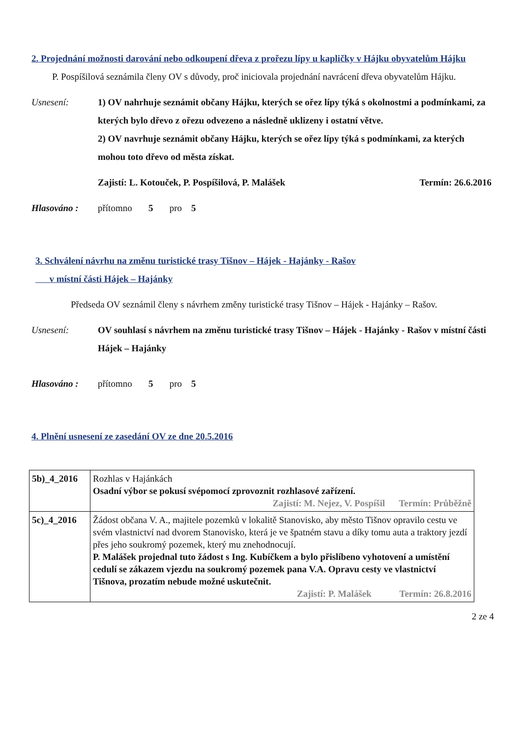2. Projednání možnosti darování nebo odkoupení dřeva z prořezu lípy u kapličky v Hájku obyvatelům Hájku
P. Pospíšilová seznámila členy OV s důvody, proč iniciovala projednání navrácení dřeva obyvatelům Hájku.
Usnesení:
1) OV nahrhuje seznámit občany Hájku, kterých se ořez lípy týká s okolnostmi a podmínkami, za kterých bylo dřevo z ořezu odvezeno a následně uklizeny i ostatní větve.
2) OV navrhuje seznámit občany Hájku, kterých se ořez lípy týká s podmínkami, za kterých mohou toto dřevo od města získat.
Zajistí: L. Kotouček, P. Pospíšilová, P. Malášek Termín: 26.6.2016
Hlasováno : přítomno 5 pro 5
3. Schválení návrhu na změnu turistické trasy Tišnov – Hájek - Hajánky - Rašov
v místní části Hájek – Hajánky
Předseda OV seznámil členy s návrhem změny turistické trasy Tišnov – Hájek - Hajánky – Rašov.
Usnesení:
OV souhlasí s návrhem na změnu turistické trasy Tišnov – Hájek - Hajánky - Rašov v místní části Hájek – Hajánky
Hlasováno : přítomno 5 pro 5
4. Plnění usnesení ze zasedání OV ze dne 20.5.2016
| 5b)_4_2016 | Rozhlas v Hajánkách Osadní výbor se pokusí svépomocí zprovoznit rozhlasové zařízení. Zajistí: M. Nejez, V. Pospíšil Termín: Průběžně |
| 5c)_4_2016 | Žádost občana V. A., majitele pozemků v lokalitě Stanovisko, aby město Tišnov opravilo cestu ve svém vlastnictví nad dvorem Stanovisko, která je ve špatném stavu a díky tomu auta a traktory jezdí přes jeho soukromý pozemek, který mu znehodnocují. P. Malášek projednal tuto žádost s Ing. Kubíčkem a bylo přislíbeno vyhotovení a umístění cedulí se zákazem vjezdu na soukromý pozemek pana V.A. Opravu cesty ve vlastnictví Tišnova, prozatím nebude možné uskutečnit. Zajistí: P. Malášek Termín: 26.8.2016 |
2 ze 4